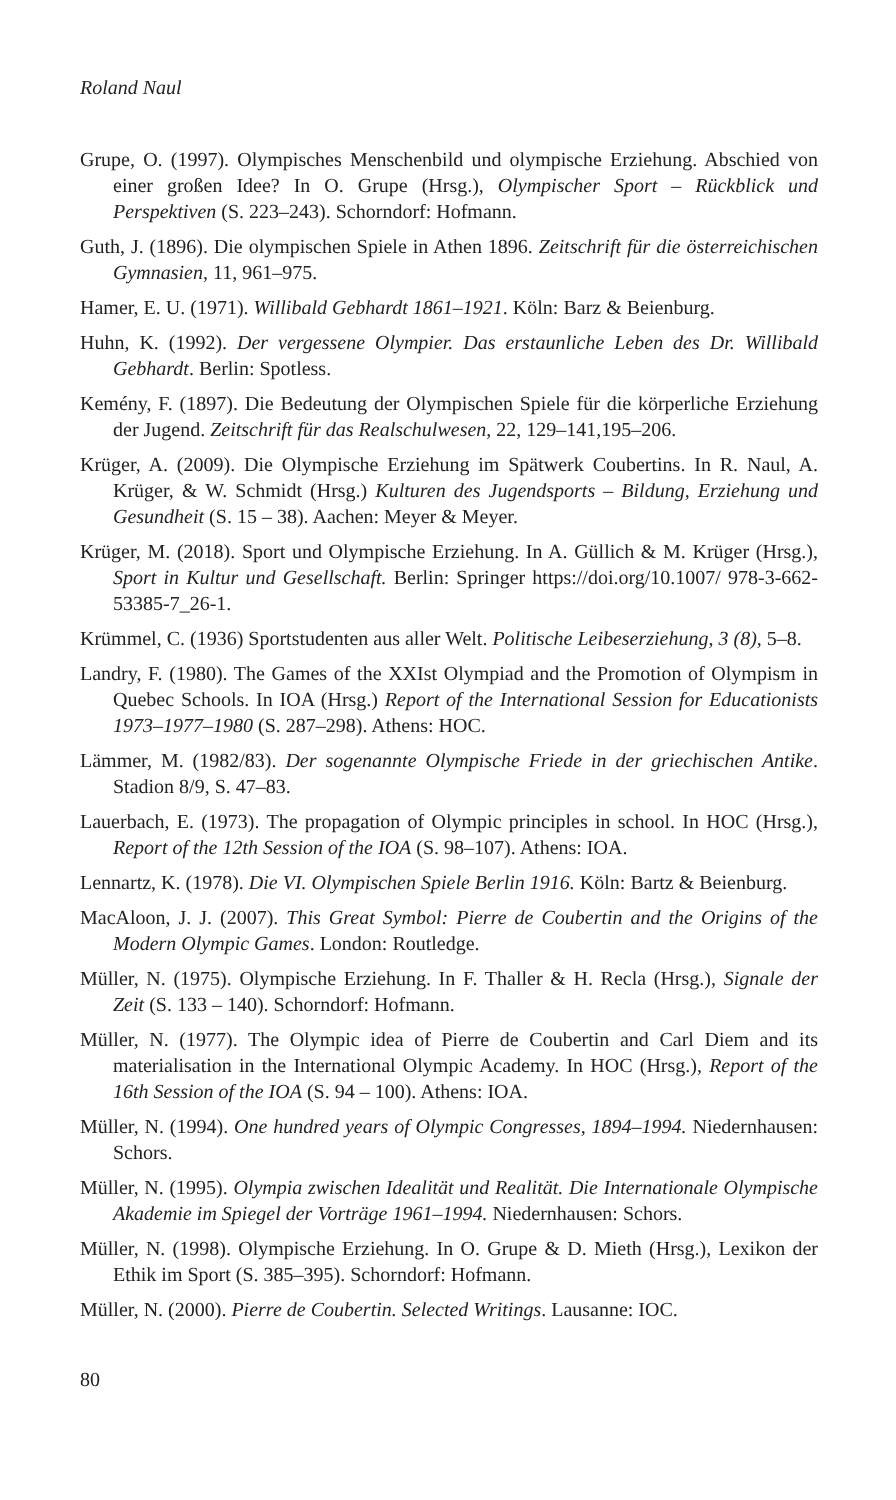Roland Naul
Grupe, O. (1997). Olympisches Menschenbild und olympische Erziehung. Abschied von einer großen Idee? In O. Grupe (Hrsg.), Olympischer Sport – Rückblick und Perspektiven (S. 223–243). Schorndorf: Hofmann.
Guth, J. (1896). Die olympischen Spiele in Athen 1896. Zeitschrift für die österreichischen Gymnasien, 11, 961–975.
Hamer, E. U. (1971). Willibald Gebhardt 1861–1921. Köln: Barz & Beienburg.
Huhn, K. (1992). Der vergessene Olympier. Das erstaunliche Leben des Dr. Willibald Gebhardt. Berlin: Spotless.
Kemény, F. (1897). Die Bedeutung der Olympischen Spiele für die körperliche Erziehung der Jugend. Zeitschrift für das Realschulwesen, 22, 129–141,195–206.
Krüger, A. (2009). Die Olympische Erziehung im Spätwerk Coubertins. In R. Naul, A. Krüger, & W. Schmidt (Hrsg.) Kulturen des Jugendsports – Bildung, Erziehung und Gesundheit (S. 15 – 38). Aachen: Meyer & Meyer.
Krüger, M. (2018). Sport und Olympische Erziehung. In A. Güllich & M. Krüger (Hrsg.), Sport in Kultur und Gesellschaft. Berlin: Springer https://doi.org/10.1007/ 978-3-662-53385-7_26-1.
Krümmel, C. (1936) Sportstudenten aus aller Welt. Politische Leibeserziehung, 3 (8), 5–8.
Landry, F. (1980). The Games of the XXIst Olympiad and the Promotion of Olympism in Quebec Schools. In IOA (Hrsg.) Report of the International Session for Educationists 1973–1977–1980 (S. 287–298). Athens: HOC.
Lämmer, M. (1982/83). Der sogenannte Olympische Friede in der griechischen Antike. Stadion 8/9, S. 47–83.
Lauerbach, E. (1973). The propagation of Olympic principles in school. In HOC (Hrsg.), Report of the 12th Session of the IOA (S. 98–107). Athens: IOA.
Lennartz, K. (1978). Die VI. Olympischen Spiele Berlin 1916. Köln: Bartz & Beienburg.
MacAloon, J. J. (2007). This Great Symbol: Pierre de Coubertin and the Origins of the Modern Olympic Games. London: Routledge.
Müller, N. (1975). Olympische Erziehung. In F. Thaller & H. Recla (Hrsg.), Signale der Zeit (S. 133 – 140). Schorndorf: Hofmann.
Müller, N. (1977). The Olympic idea of Pierre de Coubertin and Carl Diem and its materialisation in the International Olympic Academy. In HOC (Hrsg.), Report of the 16th Session of the IOA (S. 94 – 100). Athens: IOA.
Müller, N. (1994). One hundred years of Olympic Congresses, 1894–1994. Niedernhausen: Schors.
Müller, N. (1995). Olympia zwischen Idealität und Realität. Die Internationale Olympische Akademie im Spiegel der Vorträge 1961–1994. Niedernhausen: Schors.
Müller, N. (1998). Olympische Erziehung. In O. Grupe & D. Mieth (Hrsg.), Lexikon der Ethik im Sport (S. 385–395). Schorndorf: Hofmann.
Müller, N. (2000). Pierre de Coubertin. Selected Writings. Lausanne: IOC.
80